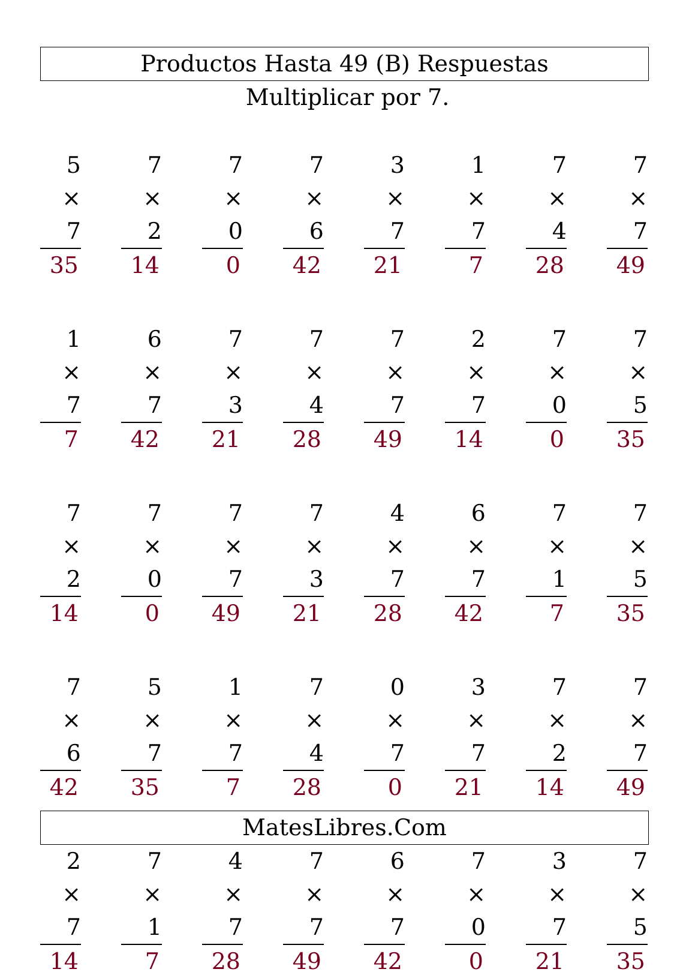Productos Hasta 49 (B) Respuestas
Multiplicar por 7.
5
× 7
35
7
× 2
14
7
× 0
0
7
× 6
42
3
× 7
21
1
× 7
7
7
× 4
28
7
× 7
49
1
× 7
7
6
× 7
42
7
× 3
21
7
× 4
28
7
× 7
49
2
× 7
14
7
× 0
0
7
× 5
35
7
× 2
14
7
× 0
0
7
× 7
49
7
× 3
21
4
× 7
28
6
× 7
42
7
× 1
7
7
× 5
35
7
× 6
42
5
× 7
35
1
× 7
7
7
× 4
28
0
× 7
0
3
× 7
21
7
× 2
14
7
× 7
49
2
× 7
14
7
× 1
7
4
× 7
28
7
× 7
49
6
× 7
42
7
× 0
0
3
× 7
21
7
× 5
35
MatesLibres.Com